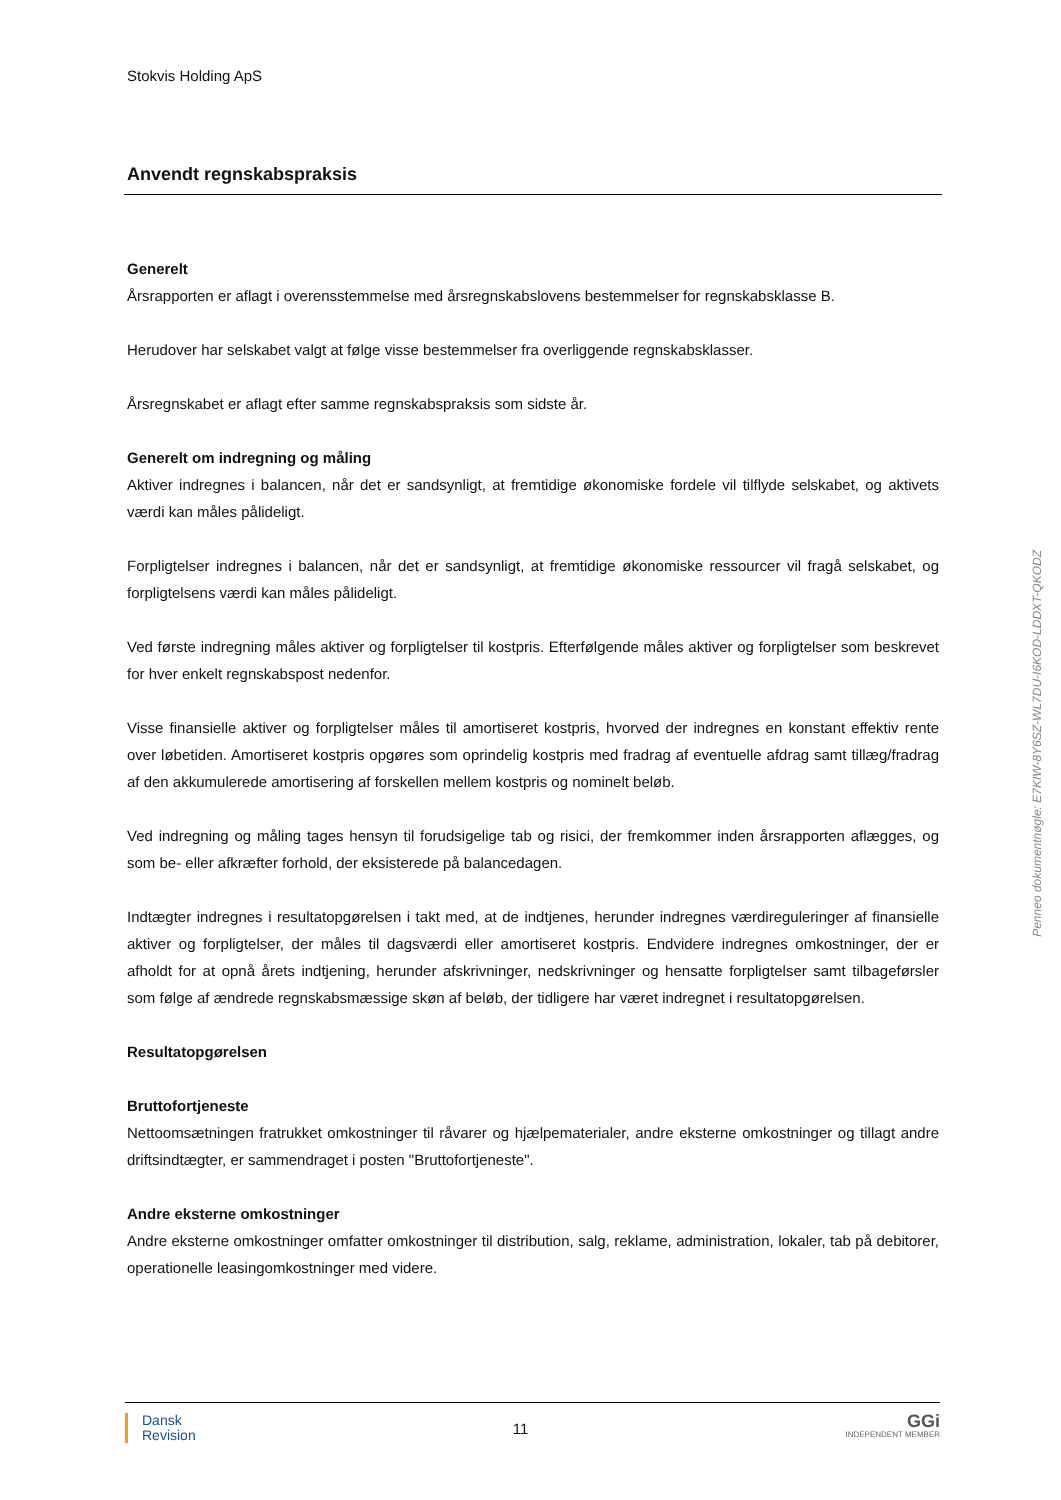Stokvis Holding ApS
Anvendt regnskabspraksis
Generelt
Årsrapporten er aflagt i overensstemmelse med årsregnskabslovens bestemmelser for regnskabsklasse B.
Herudover har selskabet valgt at følge visse bestemmelser fra overliggende regnskabsklasser.
Årsregnskabet er aflagt efter samme regnskabspraksis som sidste år.
Generelt om indregning og måling
Aktiver indregnes i balancen, når det er sandsynligt, at fremtidige økonomiske fordele vil tilflyde selskabet, og aktivets værdi kan måles pålideligt.
Forpligtelser indregnes i balancen, når det er sandsynligt, at fremtidige økonomiske ressourcer vil fragå selskabet, og forpligtelsens værdi kan måles pålideligt.
Ved første indregning måles aktiver og forpligtelser til kostpris. Efterfølgende måles aktiver og forpligtelser som beskrevet for hver enkelt regnskabspost nedenfor.
Visse finansielle aktiver og forpligtelser måles til amortiseret kostpris, hvorved der indregnes en konstant effektiv rente over løbetiden. Amortiseret kostpris opgøres som oprindelig kostpris med fradrag af eventuelle afdrag samt tillæg/fradrag af den akkumulerede amortisering af forskellen mellem kostpris og nominelt beløb.
Ved indregning og måling tages hensyn til forudsigelige tab og risici, der fremkommer inden årsrapporten aflægges, og som be- eller afkræfter forhold, der eksisterede på balancedagen.
Indtægter indregnes i resultatopgørelsen i takt med, at de indtjenes, herunder indregnes værdireguleringer af finansielle aktiver og forpligtelser, der måles til dagsværdi eller amortiseret kostpris. Endvidere indregnes omkostninger, der er afholdt for at opnå årets indtjening, herunder afskrivninger, nedskrivninger og hensatte forpligtelser samt tilbageførsler som følge af ændrede regnskabsmæssige skøn af beløb, der tidligere har været indregnet i resultatopgørelsen.
Resultatopgørelsen
Bruttofortjeneste
Nettoomsætningen fratrukket omkostninger til råvarer og hjælpematerialer, andre eksterne omkostninger og tillagt andre driftsindtægter, er sammendraget i posten "Bruttofortjeneste".
Andre eksterne omkostninger
Andre eksterne omkostninger omfatter omkostninger til distribution, salg, reklame, administration, lokaler, tab på debitorer, operationelle leasingomkostninger med videre.
Penneo dokumentnøgle: E7KIW-8Y6SZ-WL7DU-I6KOD-LDDXT-QKODZ
Dansk
Revision
11
GGi
INDEPENDENT MEMBER